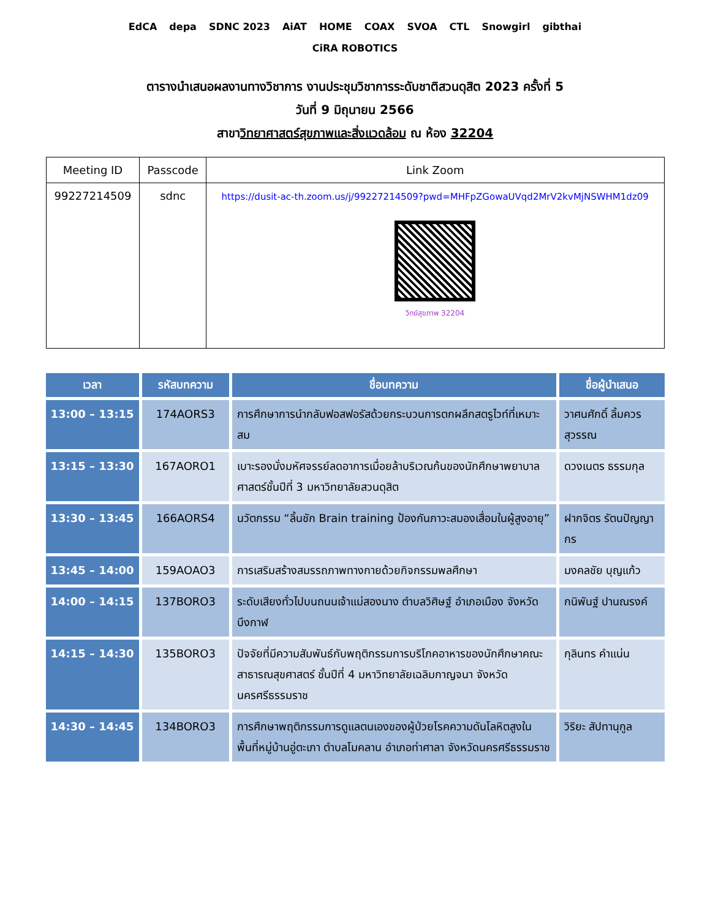EdCA depa SDNC 2023 AiAT HOME COAX SVOA CTL Snowgirl gibthai CiRA ROBOTICS
ตารางนำเสนอผลงานทางวิชาการ งานประชุมวิชาการระดับชาติสวนดุสิต 2023 ครั้งที่ 5
วันที่ 9 มิถุนายน 2566
สาขาวิทยาศาสตร์สุขภาพและสิ่งแวดล้อม ณ ห้อง 32204
| Meeting ID | Passcode | Link Zoom |
| --- | --- | --- |
| 99227214509 | sdnc | https://dusit-ac-th.zoom.us/j/99227214509?pwd=MHFpZGowaUVqd2MrV2kvMjNSWHM1dz09 วิทย์สุขภาพ 32204 |
| เวลา | รหัสบทความ | ชื่อบทความ | ชื่อผู้นำเสนอ |
| --- | --- | --- | --- |
| 13:00 – 13:15 | 174AORS3 | การศึกษาการนำกลับฟอสฟอรัสด้วยกระบวนการตกผลึกสตรูไวท์ที่เหมาะสม | วาศนศักดิ์ ลิ้มควรสุวรรณ |
| 13:15 – 13:30 | 167AORO1 | เบาะรองนั่งมหัศจรรย์ลดอาการเมื่อยล้าบริเวณก้นของนักศึกษาพยาบาลศาสตร์ชั้นปีที่ 3 มหาวิทยาลัยสวนดุสิต | ดวงเนตร ธรรมกุล |
| 13:30 – 13:45 | 166AORS4 | นวัตกรรม “ลิ้นชัก Brain training ป้องกันภาวะสมองเสื่อมในผู้สูงอายุ” | ฝากจิตร รัตนปัญญากร |
| 13:45 – 14:00 | 159AOAO3 | การเสริมสร้างสมรรถภาพทางกายด้วยกิจกรรมพลศึกษา | มงคลชัย บุญแก้ว |
| 14:00 – 14:15 | 137BORO3 | ระดับเสียงทั่วไปบนถนนเจ้าแม่สองนาง ตำบลวิศิษฐ์ อำเภอเมือง จังหวัดบึงกาฬ | กนิพันฐ์ ปานณรงค์ |
| 14:15 – 14:30 | 135BORO3 | ปัจจัยที่มีความสัมพันธ์กับพฤติกรรมการบริโภคอาหารของนักศึกษาคณะสาธารณสุขศาสตร์ ชั้นปีที่ 4 มหาวิทยาลัยเฉลิมกาญจนา จังหวัดนครศรีธรรมราช | กุลินทร คำแน่น |
| 14:30 – 14:45 | 134BORO3 | การศึกษาพฤติกรรมการดูแลตนเองของผู้ป่วยโรคความดันโลหิตสูงในพื้นที่หมู่บ้านอู่ตะเภา ตำบลโมคลาน อำเภอท่าศาลา จังหวัดนครศรีธรรมราช | วิริยะ สัปทานุกูล |